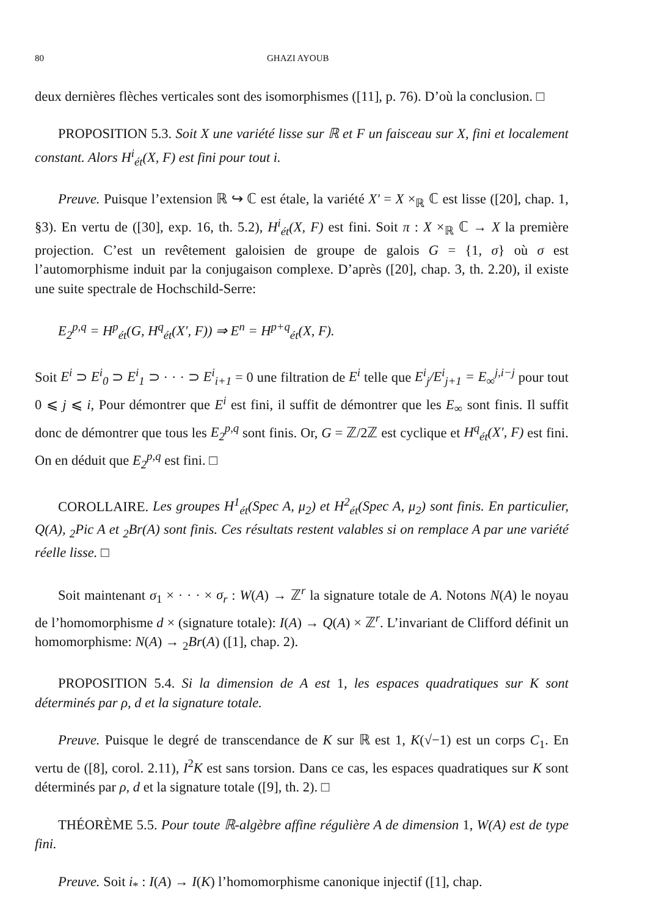80 GHAZI AYOUB
deux dernières flèches verticales sont des isomorphismes ([11], p. 76). D’où la conclusion. □
PROPOSITION 5.3. Soit X une variété lisse sur ℝ et F un faisceau sur X, fini et localement constant. Alors H<sup>i</sup><sub>ét</sub>(X, F) est fini pour tout i.
Preuve. Puisque l’extension ℝ ↪ ℂ est étale, la variété X' = X ×<sub>ℝ</sub> ℂ est lisse ([20], chap. 1, §3). En vertu de ([30], exp. 16, th. 5.2), H<sup>i</sup><sub>ét</sub>(X, F) est fini. Soit π : X ×<sub>ℝ</sub> ℂ → X la première projection. C’est un revêtement galoisien de groupe de galois G = {1, σ} où σ est l’automorphisme induit par la conjugaison complexe. D’après ([20], chap. 3, th. 2.20), il existe une suite spectrale de Hochschild-Serre:
E<sub>2</sub><sup>p,q</sup> = H<sup>p</sup><sub>ét</sub>(G, H<sup>q</sup><sub>ét</sub>(X', F)) ⇒ E<sup>n</sup> = H<sup>p+q</sup><sub>ét</sub>(X, F).
Soit E<sup>i</sup> ⊃ E<sup>i</sup><sub>0</sub> ⊃ E<sup>i</sup><sub>1</sub> ⊃ · · · ⊃ E<sup>i</sup><sub>i+1</sub> = 0 une filtration de E<sup>i</sup> telle que E<sup>i</sup><sub>j</sub>/E<sup>i</sup><sub>j+1</sub> = E<sub>∞</sub><sup>j,i−j</sup> pour tout 0 ⩽ j ⩽ i, Pour démontrer que E<sup>i</sup> est fini, il suffit de démontrer que les E<sub>∞</sub> sont finis. Il suffit donc de démontrer que tous les E<sub>2</sub><sup>p,q</sup> sont finis. Or, G = ℤ/2ℤ est cyclique et H<sup>q</sup><sub>ét</sub>(X', F) est fini. On en déduit que E<sub>2</sub><sup>p,q</sup> est fini. □
COROLLAIRE. Les groupes H<sup>1</sup><sub>ét</sub>(Spec A, μ<sub>2</sub>) et H<sup>2</sup><sub>ét</sub>(Spec A, μ<sub>2</sub>) sont finis. En particulier, Q(A), <sub>2</sub>Pic A et <sub>2</sub>Br(A) sont finis. Ces résultats restent valables si on remplace A par une variété réelle lisse. □
Soit maintenant σ<sub>1</sub> × · · · × σ<sub>r</sub> : W(A) → ℤ<sup>r</sup> la signature totale de A. Notons N(A) le noyau de l’homomorphisme d × (signature totale): I(A) → Q(A) × ℤ<sup>r</sup>. L’invariant de Clifford définit un homomorphisme: N(A) → <sub>2</sub>Br(A) ([1], chap. 2).
PROPOSITION 5.4. Si la dimension de A est 1, les espaces quadratiques sur K sont déterminés par ρ, d et la signature totale.
Preuve. Puisque le degré de transcendance de K sur ℝ est 1, K(√−1) est un corps C<sub>1</sub>. En vertu de ([8], corol. 2.11), I<sup>2</sup>K est sans torsion. Dans ce cas, les espaces quadratiques sur K sont déterminés par ρ, d et la signature totale ([9], th. 2). □
THÉORÈME 5.5. Pour toute ℝ-algèbre affine régulière A de dimension 1, W(A) est de type fini.
Preuve. Soit i<sub>*</sub> : I(A) → I(K) l’homomorphisme canonique injectif ([1], chap.